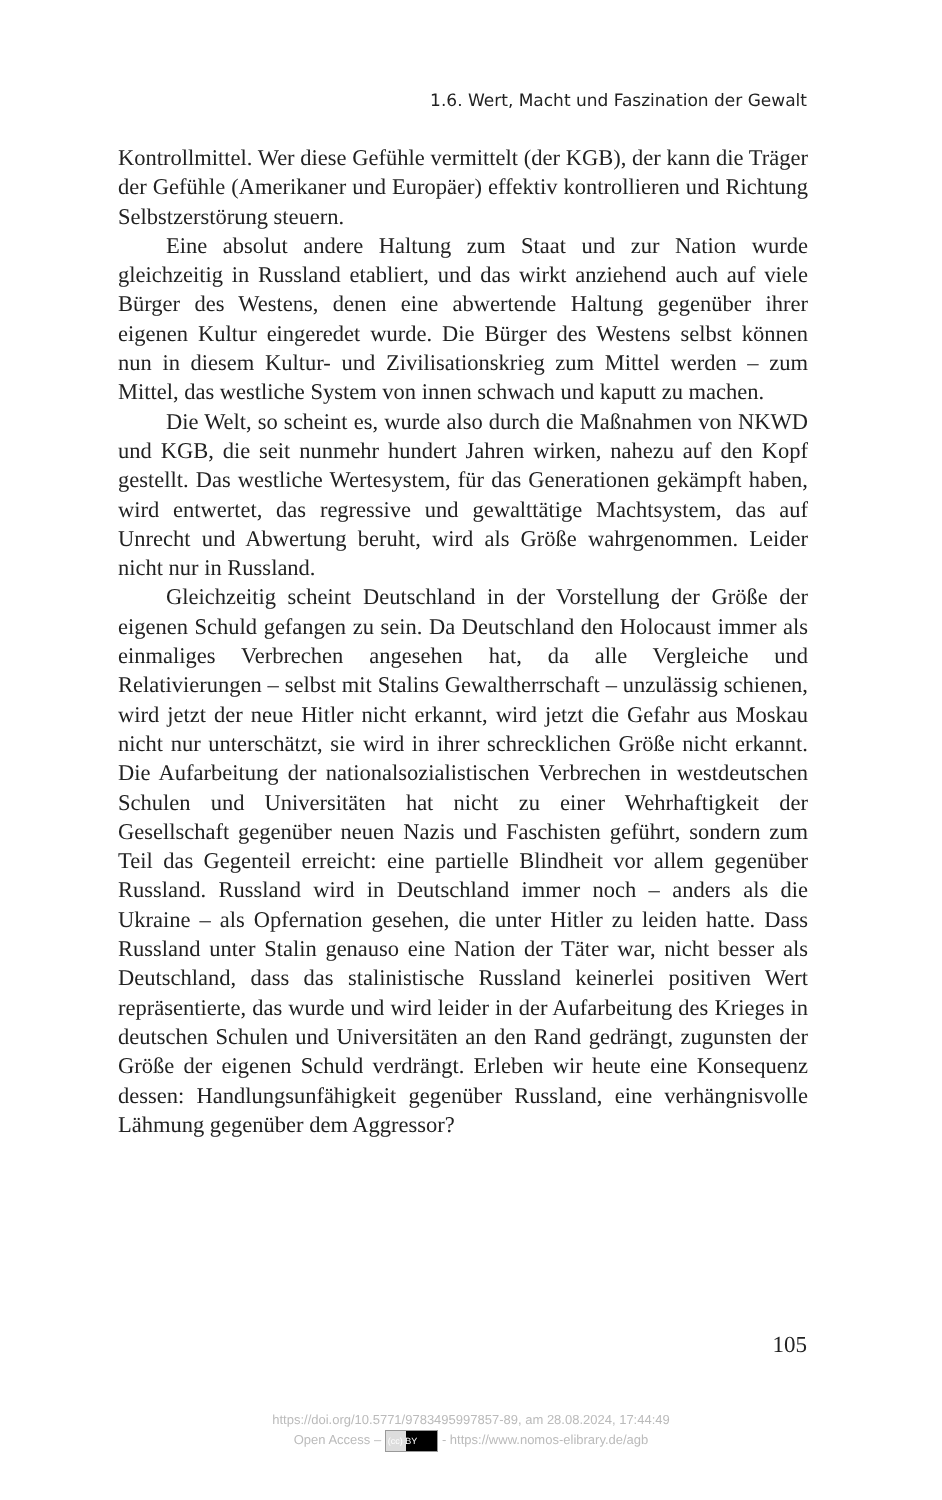1.6. Wert, Macht und Faszination der Gewalt
Kontrollmittel. Wer diese Gefühle vermittelt (der KGB), der kann die Träger der Gefühle (Amerikaner und Europäer) effektiv kontrollieren und Richtung Selbstzerstörung steuern.
Eine absolut andere Haltung zum Staat und zur Nation wurde gleichzeitig in Russland etabliert, und das wirkt anziehend auch auf viele Bürger des Westens, denen eine abwertende Haltung gegenüber ihrer eigenen Kultur eingeredet wurde. Die Bürger des Westens selbst können nun in diesem Kultur- und Zivilisationskrieg zum Mittel werden – zum Mittel, das westliche System von innen schwach und kaputt zu machen.
Die Welt, so scheint es, wurde also durch die Maßnahmen von NKWD und KGB, die seit nunmehr hundert Jahren wirken, nahezu auf den Kopf gestellt. Das westliche Wertesystem, für das Generationen gekämpft haben, wird entwertet, das regressive und gewalttätige Machtsystem, das auf Unrecht und Abwertung beruht, wird als Größe wahrgenommen. Leider nicht nur in Russland.
Gleichzeitig scheint Deutschland in der Vorstellung der Größe der eigenen Schuld gefangen zu sein. Da Deutschland den Holocaust immer als einmaliges Verbrechen angesehen hat, da alle Vergleiche und Relativierungen – selbst mit Stalins Gewaltherrschaft – unzulässig schienen, wird jetzt der neue Hitler nicht erkannt, wird jetzt die Gefahr aus Moskau nicht nur unterschätzt, sie wird in ihrer schrecklichen Größe nicht erkannt. Die Aufarbeitung der nationalsozialistischen Verbrechen in westdeutschen Schulen und Universitäten hat nicht zu einer Wehrhaftigkeit der Gesellschaft gegenüber neuen Nazis und Faschisten geführt, sondern zum Teil das Gegenteil erreicht: eine partielle Blindheit vor allem gegenüber Russland. Russland wird in Deutschland immer noch – anders als die Ukraine – als Opfernation gesehen, die unter Hitler zu leiden hatte. Dass Russland unter Stalin genauso eine Nation der Täter war, nicht besser als Deutschland, dass das stalinistische Russland keinerlei positiven Wert repräsentierte, das wurde und wird leider in der Aufarbeitung des Krieges in deutschen Schulen und Universitäten an den Rand gedrängt, zugunsten der Größe der eigenen Schuld verdrängt. Erleben wir heute eine Konsequenz dessen: Handlungsunfähigkeit gegenüber Russland, eine verhängnisvolle Lähmung gegenüber dem Aggressor?
105
https://doi.org/10.5771/9783495997857-89, am 28.08.2024, 17:44:49
Open Access – (cc) BY - https://www.nomos-elibrary.de/agb